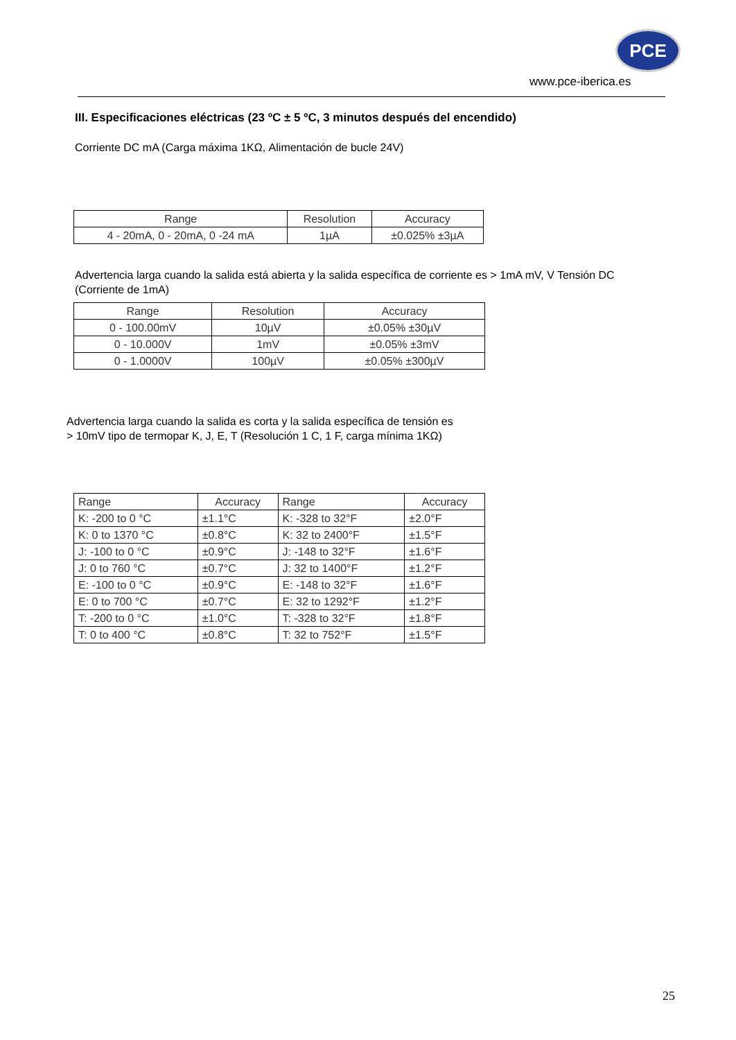PCE
www.pce-iberica.es
III. Especificaciones eléctricas (23 ºC ± 5 ºC, 3 minutos después del encendido)
Corriente DC mA (Carga máxima 1KΩ, Alimentación de bucle 24V)
| Range | Resolution | Accuracy |
| --- | --- | --- |
| 4 - 20mA, 0 - 20mA, 0 -24 mA | 1µA | ±0.025% ±3µA |
Advertencia larga cuando la salida está abierta y la salida específica de corriente es > 1mA mV, V Tensión DC (Corriente de 1mA)
| Range | Resolution | Accuracy |
| --- | --- | --- |
| 0 - 100.00mV | 10µV | ±0.05% ±30µV |
| 0 - 10.000V | 1mV | ±0.05% ±3mV |
| 0 - 1.0000V | 100µV | ±0.05% ±300µV |
Advertencia larga cuando la salida es corta y la salida específica de tensión es
> 10mV tipo de termopar K, J, E, T (Resolución 1 C, 1 F, carga mínima 1KΩ)
| Range | Accuracy | Range | Accuracy |
| --- | --- | --- | --- |
| K: -200 to 0 °C | ±1.1°C | K: -328 to 32°F | ±2.0°F |
| K: 0 to 1370 °C | ±0.8°C | K: 32 to 2400°F | ±1.5°F |
| J: -100 to 0 °C | ±0.9°C | J: -148 to 32°F | ±1.6°F |
| J: 0 to 760 °C | ±0.7°C | J: 32 to 1400°F | ±1.2°F |
| E: -100 to 0 °C | ±0.9°C | E: -148 to 32°F | ±1.6°F |
| E: 0 to 700 °C | ±0.7°C | E: 32 to 1292°F | ±1.2°F |
| T: -200 to 0 °C | ±1.0°C | T: -328 to 32°F | ±1.8°F |
| T: 0 to 400 °C | ±0.8°C | T: 32 to 752°F | ±1.5°F |
25